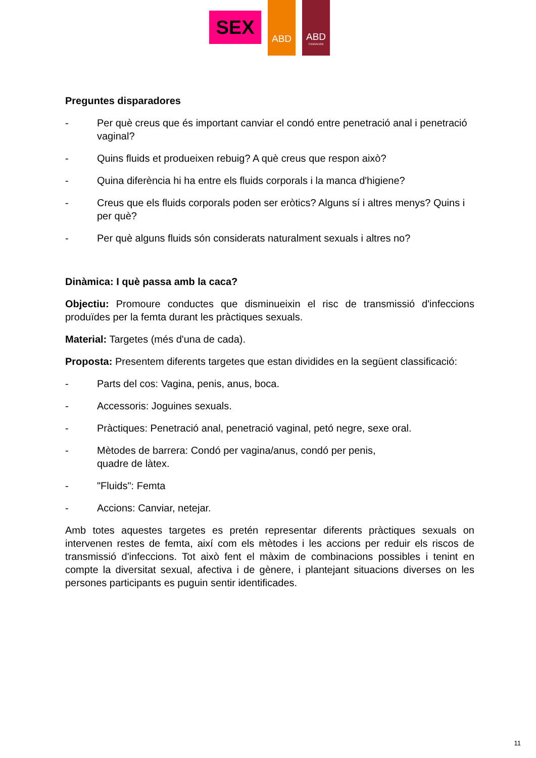SEX
ABD
ABD
FUNDACIÓN
Preguntes disparadores
- Per què creus que és important canviar el condó entre penetració anal i penetració vaginal?
- Quins fluids et produeixen rebuig? A què creus que respon això?
- Quina diferència hi ha entre els fluids corporals i la manca d'higiene?
- Creus que els fluids corporals poden ser eròtics? Alguns sí i altres menys? Quins i per què?
- Per què alguns fluids són considerats naturalment sexuals i altres no?
Dinàmica: I què passa amb la caca?
Objectiu: Promoure conductes que disminueixin el risc de transmissió d'infeccions produïdes per la femta durant les pràctiques sexuals.
Material: Targetes (més d'una de cada).
Proposta: Presentem diferents targetes que estan dividides en la següent classificació:
- Parts del cos: Vagina, penis, anus, boca.
- Accessoris: Joguines sexuals.
- Pràctiques: Penetració anal, penetració vaginal, petó negre, sexe oral.
- Mètodes de barrera: Condó per vagina/anus, condó per penis,
quadre de làtex.
- "Fluids": Femta
- Accions: Canviar, netejar.
Amb totes aquestes targetes es pretén representar diferents pràctiques sexuals on intervenen restes de femta, així com els mètodes i les accions per reduir els riscos de transmissió d'infeccions. Tot això fent el màxim de combinacions possibles i tenint en compte la diversitat sexual, afectiva i de gènere, i plantejant situacions diverses on les persones participants es puguin sentir identificades.
11